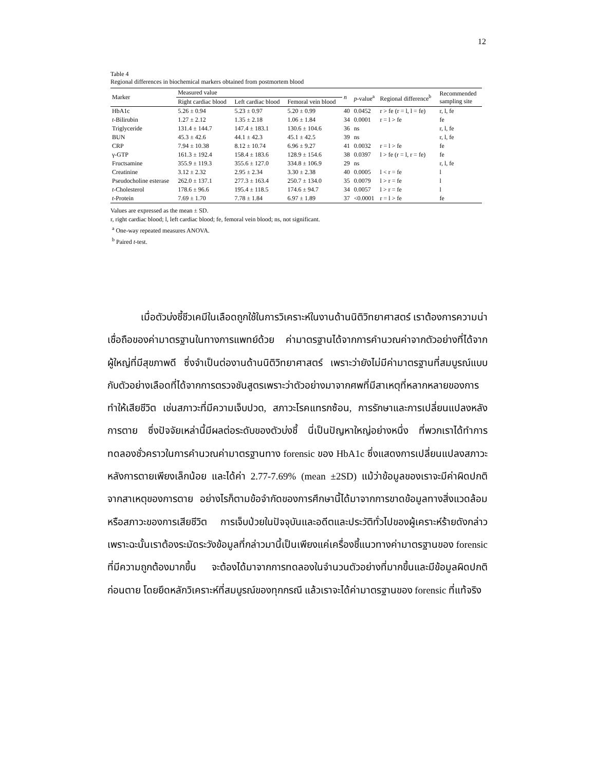12
Table 4
Regional differences in biochemical markers obtained from postmortem blood
| Marker | Measured value | | | n | p -value<sup>a</sup> | Regional difference<sup>b</sup> | Recommended sampling site |
| --- | --- | --- | --- | --- | --- | --- | --- |
| | Right cardiac blood | Left cardiac blood | Femoral vein blood | | | | |
| HbA1c | 5.26 ± 0.94 | 5.23 ± 0.97 | 5.20 ± 0.99 | 40 | 0.0452 | r > fe (r = l, l = fe) | r, l, fe |
| t -Bilirubin | 1.27 ± 2.12 | 1.35 ± 2.18 | 1.06 ± 1.84 | 34 | 0.0001 | r = l > fe | fe |
| Triglyceride | 131.4 ± 144.7 | 147.4 ± 183.1 | 130.6 ± 104.6 | 36 | ns | | r, l, fe |
| BUN | 45.3 ± 42.6 | 44.1 ± 42.3 | 45.1 ± 42.5 | 39 | ns | | r, l, fe |
| CRP | 7.94 ± 10.38 | 8.12 ± 10.74 | 6.96 ± 9.27 | 41 | 0.0032 | r = l > fe | fe |
| γ-GTP | 161.3 ± 192.4 | 158.4 ± 183.6 | 128.9 ± 154.6 | 38 | 0.0397 | l > fe (r = l, r = fe) | fe |
| Fructsamine | 355.9 ± 119.3 | 355.6 ± 127.0 | 334.8 ± 106.9 | 29 | ns | | r, l, fe |
| Creatinine | 3.12 ± 2.32 | 2.95 ± 2.34 | 3.30 ± 2.38 | 40 | 0.0005 | l < r = fe | l |
| Pseudocholine esterase | 262.0 ± 137.1 | 277.3 ± 163.4 | 250.7 ± 134.0 | 35 | 0.0079 | l > r = fe | l |
| t -Cholesterol | 178.6 ± 96.6 | 195.4 ± 118.5 | 174.6 ± 94.7 | 34 | 0.0057 | l > r = fe | l |
| t -Protein | 7.69 ± 1.70 | 7.78 ± 1.84 | 6.97 ± 1.89 | 37 | <0.0001 | r = l > fe | fe |
Values are expressed as the mean ± SD.
r, right cardiac blood; l, left cardiac blood; fe, femoral vein blood; ns, not significant.
<sup>a</sup> One-way repeated measures ANOVA.
<sup>b</sup> Paired t-test.
เมื่อตัวบ่งชี้ชีวเคมีในเลือดถูกใช้ในการวิเคราะห์ในงานด้านนิติวิทยาศาสตร์ เราต้องการความน่าเชื่อถือของค่ามาตรฐานในทางการแพทย์ด้วย ค่ามาตรฐานได้จากการคำนวณค่าจากตัวอย่างที่ได้จากผู้ใหญ่ที่มีสุขภาพดี ซึ่งจำเป็นต่องานด้านนิติวิทยาศาสตร์ เพราะว่ายังไม่มีค่ามาตรฐานที่สมบูรณ์แบบ กับตัวอย่างเลือดที่ได้จากการตรวจชันสูตรเพราะว่าตัวอย่างมาจากศพที่มีสาเหตุที่หลากหลายของการทำให้เสียชีวิต เช่นสภาวะที่มีความเจ็บปวด, สภาวะโรคแทรกซ้อน, การรักษาและการเปลี่ยนแปลงหลังการตาย ซึ่งปัจจัยเหล่านี้มีผลต่อระดับของตัวบ่งชี้ นี่เป็นปัญหาใหญ่อย่างหนึ่ง ที่พวกเราได้ทำการทดลองชั่วคราวในการคำนวณค่ามาตรฐานทาง forensic ของ HbA1c ซึ่งแสดงการเปลี่ยนแปลงสภาวะหลังการตายเพียงเล็กน้อย และได้ค่า 2.77-7.69% (mean ±2SD) แม้ว่าข้อมูลของเราจะมีค่าผิดปกติจากสาเหตุของการตาย อย่างไรก็ตามข้อจำกัดของการศึกษานี้ได้มาจากการขาดข้อมูลทางสิ่งแวดล้อม หรือสภาวะของการเสียชีวิต การเจ็บป่วยในปัจจุบันและอดีตและประวัติทั่วไปของผู้เคราะห์ร้ายดังกล่าว เพราะฉะนั้นเราต้องระมัดระวังข้อมูลที่กล่าวมานี้เป็นเพียงแค่เครื่องชี้แนวทางค่ามาตรฐานของ forensic ที่มีความถูกต้องมากขึ้น จะต้องได้มาจากการทดลองในจำนวนตัวอย่างที่มากขึ้นและมีข้อมูลผิดปกติก่อนตาย โดยยึดหลักวิเคราะห์ที่สมบูรณ์ของทุกกรณี แล้วเราจะได้ค่ามาตรฐานของ forensic ที่แท้จริง